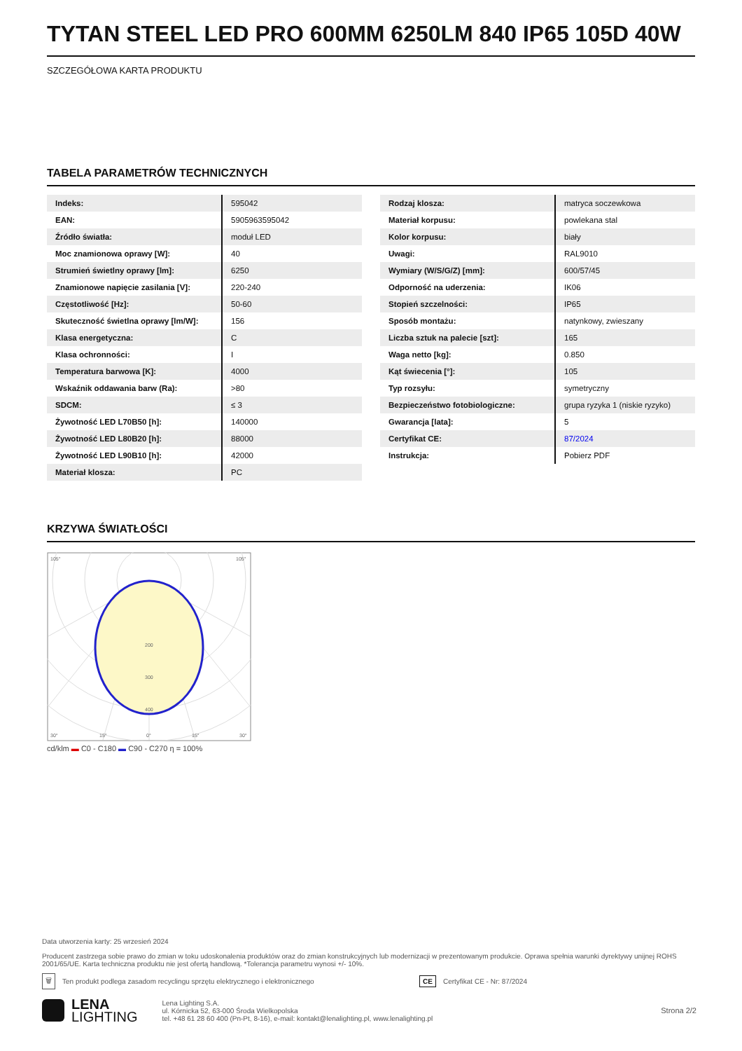TYTAN STEEL LED PRO 600MM 6250LM 840 IP65 105D 40W
SZCZEGÓŁOWA KARTA PRODUKTU
TABELA PARAMETRÓW TECHNICZNYCH
| Indeks: | 595042 |
| EAN: | 5905963595042 |
| Źródło światła: | moduł LED |
| Moc znamionowa oprawy [W]: | 40 |
| Strumień świetlny oprawy [lm]: | 6250 |
| Znamionowe napięcie zasilania [V]: | 220-240 |
| Częstotliwość [Hz]: | 50-60 |
| Skuteczność świetlna oprawy [lm/W]: | 156 |
| Klasa energetyczna: | C |
| Klasa ochronności: | I |
| Temperatura barwowa [K]: | 4000 |
| Wskaźnik oddawania barw (Ra): | >80 |
| SDCM: | ≤ 3 |
| Żywotność LED L70B50 [h]: | 140000 |
| Żywotność LED L80B20 [h]: | 88000 |
| Żywotność LED L90B10 [h]: | 42000 |
| Materiał klosza: | PC |
| Rodzaj klosza: | matryca soczewkowa |
| Materiał korpusu: | powlekana stal |
| Kolor korpusu: | biały |
| Uwagi: | RAL9010 |
| Wymiary (W/S/G/Z) [mm]: | 600/57/45 |
| Odporność na uderzenia: | IK06 |
| Stopień szczelności: | IP65 |
| Sposób montażu: | natynkowy, zwieszany |
| Liczba sztuk na palecie [szt]: | 165 |
| Waga netto [kg]: | 0.850 |
| Kąt świecenia [°]: | 105 |
| Typ rozsyłu: | symetryczny |
| Bezpieczeństwo fotobiologiczne: | grupa ryzyka 1 (niskie ryzyko) |
| Gwarancja [lata]: | 5 |
| Certyfikat CE: | 87/2024 |
| Instrukcja: | Pobierz PDF |
KRZYWA ŚWIATŁOŚCI
105°
105°
200
300
400
30°
15°
0°
15°
30°
cd/klm ▬ C0 - C180 ▬ C90 - C270 η = 100%
Data utworzenia karty: 25 wrzesień 2024
Producent zastrzega sobie prawo do zmian w toku udoskonalenia produktów oraz do zmian konstrukcyjnych lub modernizacji w prezentowanym produkcie. Oprawa spełnia warunki dyrektywy unijnej ROHS 2001/65/UE. Karta techniczna produktu nie jest ofertą handlową. *Tolerancja parametru wynosi +/- 10%.
🗑 Ten produkt podlega zasadom recyclingu sprzętu elektrycznego i elektronicznego CE Certyfikat CE - Nr: 87/2024
LENA
LIGHTING
Lena Lighting S.A.
ul. Kórnicka 52, 63-000 Środa Wielkopolska
tel. +48 61 28 60 400 (Pn-Pt, 8-16), e-mail: kontakt@lenalighting.pl, www.lenalighting.pl
Strona 2/2